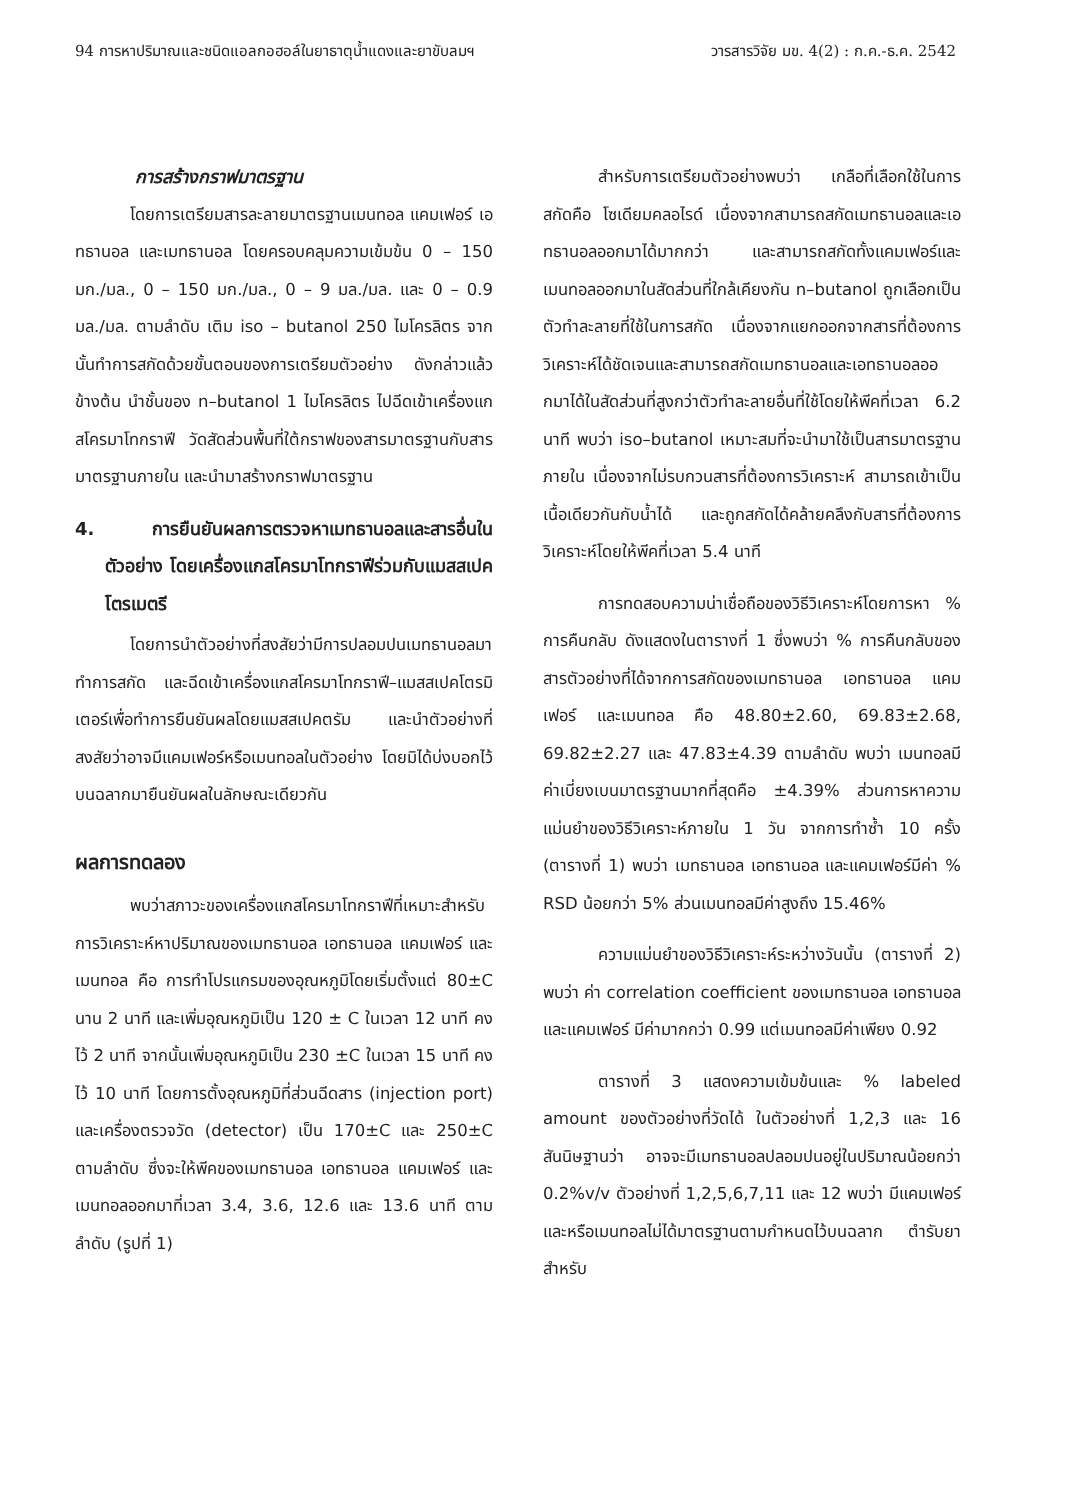94 การหาปริมาณและชนิดแอลกอฮอล์ในยาธาตุน้ำแดงและยาขับลมฯ วารสารวิจัย มข. 4(2) : ก.ค.-ธ.ค. 2542
การสร้างกราฟมาตรฐาน
โดยการเตรียมสารละลายมาตรฐานเมนทอล แคมเฟอร์ เอทธานอล และเมทธานอล โดยครอบคลุมความเข้มข้น 0 – 150 มก./มล., 0 – 150 มก./มล., 0 – 9 มล./มล. และ 0 – 0.9 มล./มล. ตามลำดับ เติม iso – butanol 250 ไมโครลิตร จากนั้นทำการสกัดด้วยขั้นตอนของการเตรียมตัวอย่าง ดังกล่าวแล้วข้างต้น นำชั้นของ n–butanol 1 ไมโครลิตร ไปฉีดเข้าเครื่องแกสโครมาโทกราฟี วัดสัดส่วนพื้นที่ใต้กราฟของสารมาตรฐานกับสารมาตรฐานภายใน และนำมาสร้างกราฟมาตรฐาน
4. การยืนยันผลการตรวจหาเมทธานอลและสารอื่นในตัวอย่าง โดยเครื่องแกสโครมาโทกราฟีร่วมกับแมสสเปคโตรเมตรี
โดยการนำตัวอย่างที่สงสัยว่ามีการปลอมปนเมทธานอลมาทำการสกัด และฉีดเข้าเครื่องแกสโครมาโทกราฟี–แมสสเปคโตรมิเตอร์เพื่อทำการยืนยันผลโดยแมสสเปคตรัม และนำตัวอย่างที่สงสัยว่าอาจมีแคมเฟอร์หรือเมนทอลในตัวอย่าง โดยมิได้บ่งบอกไว้บนฉลากมายืนยันผลในลักษณะเดียวกัน
ผลการทดลอง
พบว่าสภาวะของเครื่องแกสโครมาโทกราฟีที่เหมาะสำหรับการวิเคราะห์หาปริมาณของเมทธานอล เอทธานอล แคมเฟอร์ และเมนทอล คือ การทำโปรแกรมของอุณหภูมิโดยเริ่มตั้งแต่ 80±C นาน 2 นาที และเพิ่มอุณหภูมิเป็น 120 ± C ในเวลา 12 นาที คงไว้ 2 นาที จากนั้นเพิ่มอุณหภูมิเป็น 230 ±C ในเวลา 15 นาที คงไว้ 10 นาที โดยการตั้งอุณหภูมิที่ส่วนฉีดสาร (injection port) และเครื่องตรวจวัด (detector) เป็น 170±C และ 250±C ตามลำดับ ซึ่งจะให้พีคของเมทธานอล เอทธานอล แคมเฟอร์ และเมนทอลออกมาที่เวลา 3.4, 3.6, 12.6 และ 13.6 นาที ตามลำดับ (รูปที่ 1)
สำหรับการเตรียมตัวอย่างพบว่า เกลือที่เลือกใช้ในการสกัดคือ โซเดียมคลอไรด์ เนื่องจากสามารถสกัดเมทธานอลและเอทธานอลออกมาได้มากกว่า และสามารถสกัดทั้งแคมเฟอร์และเมนทอลออกมาในสัดส่วนที่ใกล้เคียงกัน n–butanol ถูกเลือกเป็นตัวทำละลายที่ใช้ในการสกัด เนื่องจากแยกออกจากสารที่ต้องการวิเคราะห์ได้ชัดเจนและสามารถสกัดเมทธานอลและเอทธานอลออกมาได้ในสัดส่วนที่สูงกว่าตัวทำละลายอื่นที่ใช้โดยให้พีคที่เวลา 6.2 นาที พบว่า iso–butanol เหมาะสมที่จะนำมาใช้เป็นสารมาตรฐานภายใน เนื่องจากไม่รบกวนสารที่ต้องการวิเคราะห์ สามารถเข้าเป็นเนื้อเดียวกันกับน้ำได้ และถูกสกัดได้คล้ายคลึงกับสารที่ต้องการวิเคราะห์โดยให้พีคที่เวลา 5.4 นาที
การทดสอบความน่าเชื่อถือของวิธีวิเคราะห์โดยการหา % การคืนกลับ ดังแสดงในตารางที่ 1 ซึ่งพบว่า % การคืนกลับของสารตัวอย่างที่ได้จากการสกัดของเมทธานอล เอทธานอล แคมเฟอร์ และเมนทอล คือ 48.80±2.60, 69.83±2.68, 69.82±2.27 และ 47.83±4.39 ตามลำดับ พบว่า เมนทอลมีค่าเบี่ยงเบนมาตรฐานมากที่สุดคือ ±4.39% ส่วนการหาความแม่นยำของวิธีวิเคราะห์ภายใน 1 วัน จากการทำซ้ำ 10 ครั้ง (ตารางที่ 1) พบว่า เมทธานอล เอทธานอล และแคมเฟอร์มีค่า % RSD น้อยกว่า 5% ส่วนเมนทอลมีค่าสูงถึง 15.46%
ความแม่นยำของวิธีวิเคราะห์ระหว่างวันนั้น (ตารางที่ 2) พบว่า ค่า correlation coefficient ของเมทธานอล เอทธานอล และแคมเฟอร์ มีค่ามากกว่า 0.99 แต่เมนทอลมีค่าเพียง 0.92
ตารางที่ 3 แสดงความเข้มข้นและ % labeled amount ของตัวอย่างที่วัดได้ ในตัวอย่างที่ 1,2,3 และ 16 สันนิษฐานว่า อาจจะมีเมทธานอลปลอมปนอยู่ในปริมาณน้อยกว่า 0.2%v/v ตัวอย่างที่ 1,2,5,6,7,11 และ 12 พบว่า มีแคมเฟอร์และหรือเมนทอลไม่ได้มาตรฐานตามกำหนดไว้บนฉลาก ตำรับยาสำหรับ